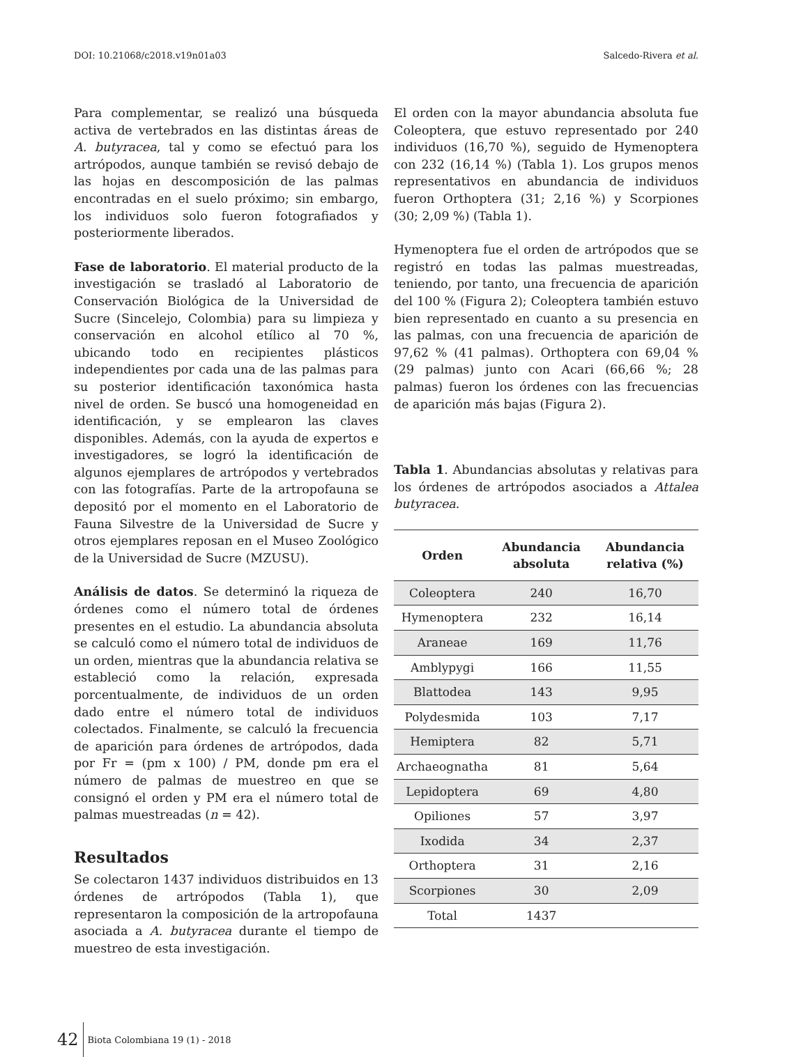DOI: 10.21068/c2018.v19n01a03 Salcedo-Rivera et al.
Para complementar, se realizó una búsqueda activa de vertebrados en las distintas áreas de A. butyracea, tal y como se efectuó para los artrópodos, aunque también se revisó debajo de las hojas en descomposición de las palmas encontradas en el suelo próximo; sin embargo, los individuos solo fueron fotografiados y posteriormente liberados.
Fase de laboratorio. El material producto de la investigación se trasladó al Laboratorio de Conservación Biológica de la Universidad de Sucre (Sincelejo, Colombia) para su limpieza y conservación en alcohol etílico al 70 %, ubicando todo en recipientes plásticos independientes por cada una de las palmas para su posterior identificación taxonómica hasta nivel de orden. Se buscó una homogeneidad en identificación, y se emplearon las claves disponibles. Además, con la ayuda de expertos e investigadores, se logró la identificación de algunos ejemplares de artrópodos y vertebrados con las fotografías. Parte de la artropofauna se depositó por el momento en el Laboratorio de Fauna Silvestre de la Universidad de Sucre y otros ejemplares reposan en el Museo Zoológico de la Universidad de Sucre (MZUSU).
Análisis de datos. Se determinó la riqueza de órdenes como el número total de órdenes presentes en el estudio. La abundancia absoluta se calculó como el número total de individuos de un orden, mientras que la abundancia relativa se estableció como la relación, expresada porcentualmente, de individuos de un orden dado entre el número total de individuos colectados. Finalmente, se calculó la frecuencia de aparición para órdenes de artrópodos, dada por Fr = (pm x 100) / PM, donde pm era el número de palmas de muestreo en que se consignó el orden y PM era el número total de palmas muestreadas (n = 42).
Resultados
Se colectaron 1437 individuos distribuidos en 13 órdenes de artrópodos (Tabla 1), que representaron la composición de la artropofauna asociada a A. butyracea durante el tiempo de muestreo de esta investigación.
El orden con la mayor abundancia absoluta fue Coleoptera, que estuvo representado por 240 individuos (16,70 %), seguido de Hymenoptera con 232 (16,14 %) (Tabla 1). Los grupos menos representativos en abundancia de individuos fueron Orthoptera (31; 2,16 %) y Scorpiones (30; 2,09 %) (Tabla 1).
Hymenoptera fue el orden de artrópodos que se registró en todas las palmas muestreadas, teniendo, por tanto, una frecuencia de aparición del 100 % (Figura 2); Coleoptera también estuvo bien representado en cuanto a su presencia en las palmas, con una frecuencia de aparición de 97,62 % (41 palmas). Orthoptera con 69,04 % (29 palmas) junto con Acari (66,66 %; 28 palmas) fueron los órdenes con las frecuencias de aparición más bajas (Figura 2).
Tabla 1. Abundancias absolutas y relativas para los órdenes de artrópodos asociados a Attalea butyracea.
| Orden | Abundancia absoluta | Abundancia relativa (%) |
| --- | --- | --- |
| Coleoptera | 240 | 16,70 |
| Hymenoptera | 232 | 16,14 |
| Araneae | 169 | 11,76 |
| Amblypygi | 166 | 11,55 |
| Blattodea | 143 | 9,95 |
| Polydesmida | 103 | 7,17 |
| Hemiptera | 82 | 5,71 |
| Archaeognatha | 81 | 5,64 |
| Lepidoptera | 69 | 4,80 |
| Opiliones | 57 | 3,97 |
| Ixodida | 34 | 2,37 |
| Orthoptera | 31 | 2,16 |
| Scorpiones | 30 | 2,09 |
| Total | 1437 | |
42 Biota Colombiana 19 (1) - 2018